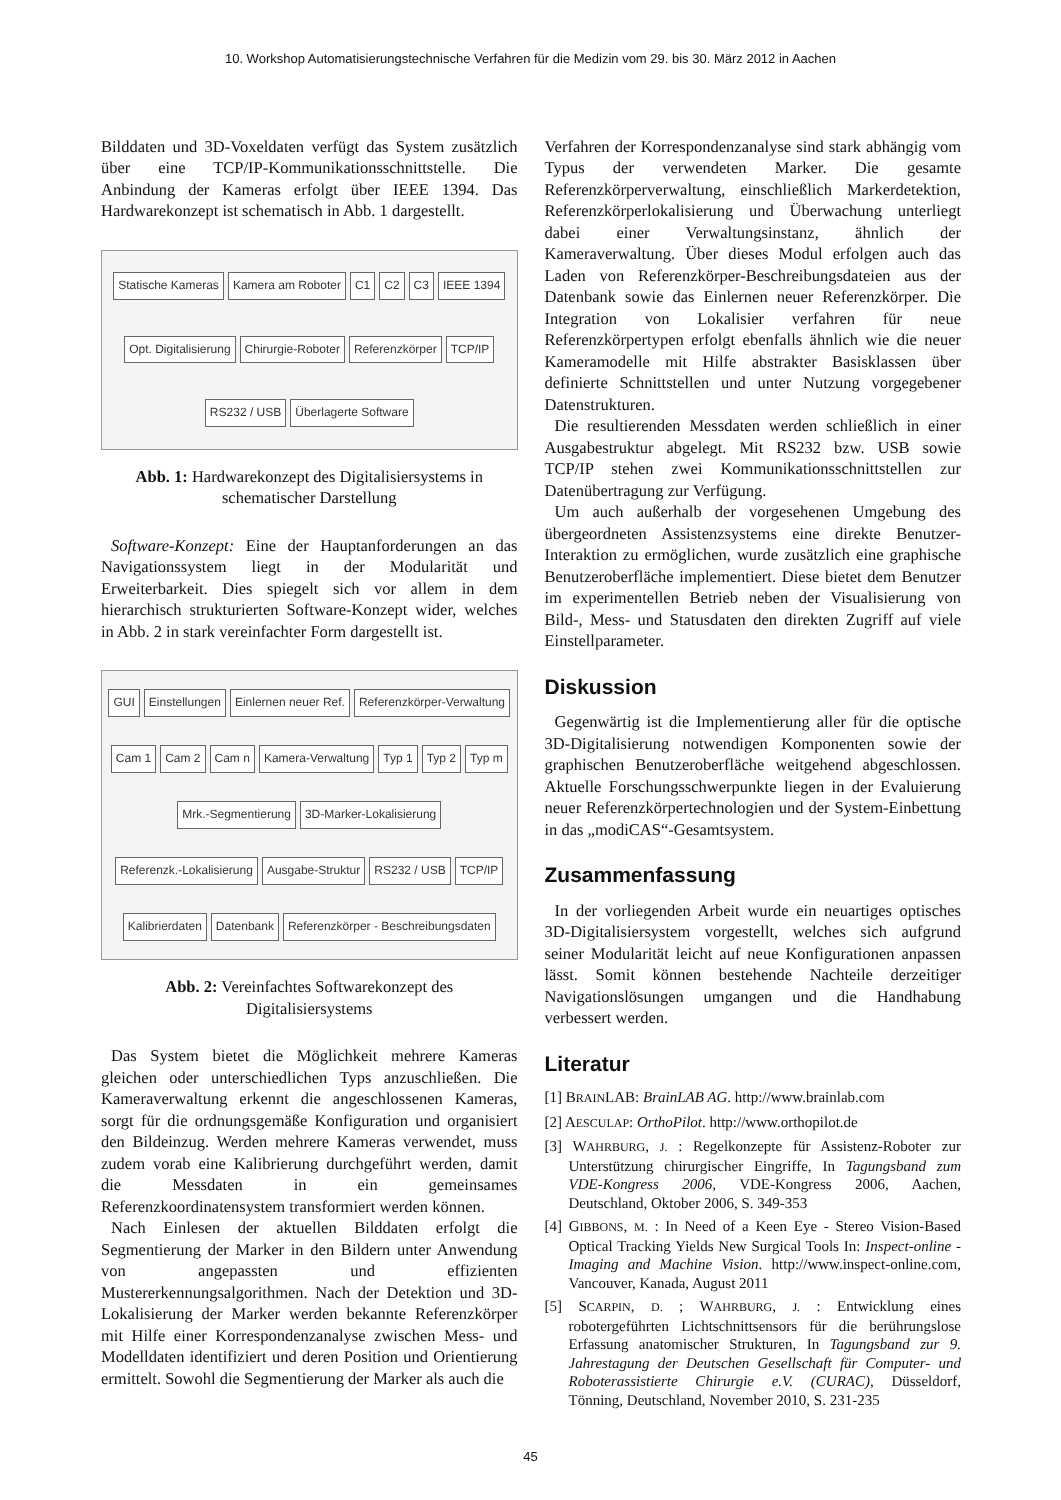10. Workshop Automatisierungstechnische Verfahren für die Medizin vom 29. bis 30. März 2012 in Aachen
Bilddaten und 3D-Voxeldaten verfügt das System zusätzlich über eine TCP/IP-Kommunikationsschnittstelle. Die Anbindung der Kameras erfolgt über IEEE 1394. Das Hardwarekonzept ist schematisch in Abb. 1 dargestellt.
Statische Kameras Kamera am Roboter C1 C2 C3 IEEE 1394 Opt. Digitalisierung Chirurgie-Roboter Referenzkörper TCP/IP RS232 / USB Überlagerte Software
Abb. 1: Hardwarekonzept des Digitalisiersystems in schematischer Darstellung
Software-Konzept: Eine der Hauptanforderungen an das Navigationssystem liegt in der Modularität und Erweiterbarkeit. Dies spiegelt sich vor allem in dem hierarchisch strukturierten Software-Konzept wider, welches in Abb. 2 in stark vereinfachter Form dargestellt ist.
GUI Einstellungen Einlernen neuer Ref. Referenzkörper-Verwaltung Cam 1 Cam 2 Cam n Kamera-Verwaltung Typ 1 Typ 2 Typ m Mrk.-Segmentierung 3D-Marker-Lokalisierung Referenzk.-Lokalisierung Ausgabe-Struktur RS232 / USB TCP/IP Kalibrierdaten Datenbank Referenzkörper - Beschreibungsdaten
Abb. 2: Vereinfachtes Softwarekonzept des Digitalisiersystems
Das System bietet die Möglichkeit mehrere Kameras gleichen oder unterschiedlichen Typs anzuschließen. Die Kameraverwaltung erkennt die angeschlossenen Kameras, sorgt für die ordnungsgemäße Konfiguration und organisiert den Bildeinzug. Werden mehrere Kameras verwendet, muss zudem vorab eine Kalibrierung durchgeführt werden, damit die Messdaten in ein gemeinsames Referenzkoordinatensystem transformiert werden können.
Nach Einlesen der aktuellen Bilddaten erfolgt die Segmentierung der Marker in den Bildern unter Anwendung von angepassten und effizienten Mustererkennungsalgorithmen. Nach der Detektion und 3D-Lokalisierung der Marker werden bekannte Referenzkörper mit Hilfe einer Korrespondenzanalyse zwischen Mess- und Modelldaten identifiziert und deren Position und Orientierung ermittelt. Sowohl die Segmentierung der Marker als auch die
Verfahren der Korrespondenzanalyse sind stark abhängig vom Typus der verwendeten Marker. Die gesamte Referenzkörperverwaltung, einschließlich Markerdetektion, Referenzkörperlokalisierung und Überwachung unterliegt dabei einer Verwaltungsinstanz, ähnlich der Kameraverwaltung. Über dieses Modul erfolgen auch das Laden von Referenzkörper-Beschreibungsdateien aus der Datenbank sowie das Einlernen neuer Referenzkörper. Die Integration von Lokalisier verfahren für neue Referenzkörpertypen erfolgt ebenfalls ähnlich wie die neuer Kameramodelle mit Hilfe abstrakter Basisklassen über definierte Schnittstellen und unter Nutzung vorgegebener Datenstrukturen.
Die resultierenden Messdaten werden schließlich in einer Ausgabestruktur abgelegt. Mit RS232 bzw. USB sowie TCP/IP stehen zwei Kommunikationsschnittstellen zur Datenübertragung zur Verfügung.
Um auch außerhalb der vorgesehenen Umgebung des übergeordneten Assistenzsystems eine direkte Benutzer-Interaktion zu ermöglichen, wurde zusätzlich eine graphische Benutzeroberfläche implementiert. Diese bietet dem Benutzer im experimentellen Betrieb neben der Visualisierung von Bild-, Mess- und Statusdaten den direkten Zugriff auf viele Einstellparameter.
Diskussion
Gegenwärtig ist die Implementierung aller für die optische 3D-Digitalisierung notwendigen Komponenten sowie der graphischen Benutzeroberfläche weitgehend abgeschlossen. Aktuelle Forschungsschwerpunkte liegen in der Evaluierung neuer Referenzkörpertechnologien und der System-Einbettung in das „modiCAS“-Gesamtsystem.
Zusammenfassung
In der vorliegenden Arbeit wurde ein neuartiges optisches 3D-Digitalisiersystem vorgestellt, welches sich aufgrund seiner Modularität leicht auf neue Konfigurationen anpassen lässt. Somit können bestehende Nachteile derzeitiger Navigationslösungen umgangen und die Handhabung verbessert werden.
Literatur
[1] BRAINLAB: BrainLAB AG. http://www.brainlab.com
[2] AESCULAP: OrthoPilot. http://www.orthopilot.de
[3] WAHRBURG, J. : Regelkonzepte für Assistenz-Roboter zur Unterstützung chirurgischer Eingriffe, In Tagungsband zum VDE-Kongress 2006, VDE-Kongress 2006, Aachen, Deutschland, Oktober 2006, S. 349-353
[4] GIBBONS, M. : In Need of a Keen Eye - Stereo Vision-Based Optical Tracking Yields New Surgical Tools In: Inspect-online - Imaging and Machine Vision. http://www.inspect-online.com, Vancouver, Kanada, August 2011
[5] SCARPIN, D. ; WAHRBURG, J. : Entwicklung eines robotergeführten Lichtschnittsensors für die berührungslose Erfassung anatomischer Strukturen, In Tagungsband zur 9. Jahrestagung der Deutschen Gesellschaft für Computer- und Roboterassistierte Chirurgie e.V. (CURAC), Düsseldorf, Tönning, Deutschland, November 2010, S. 231-235
45